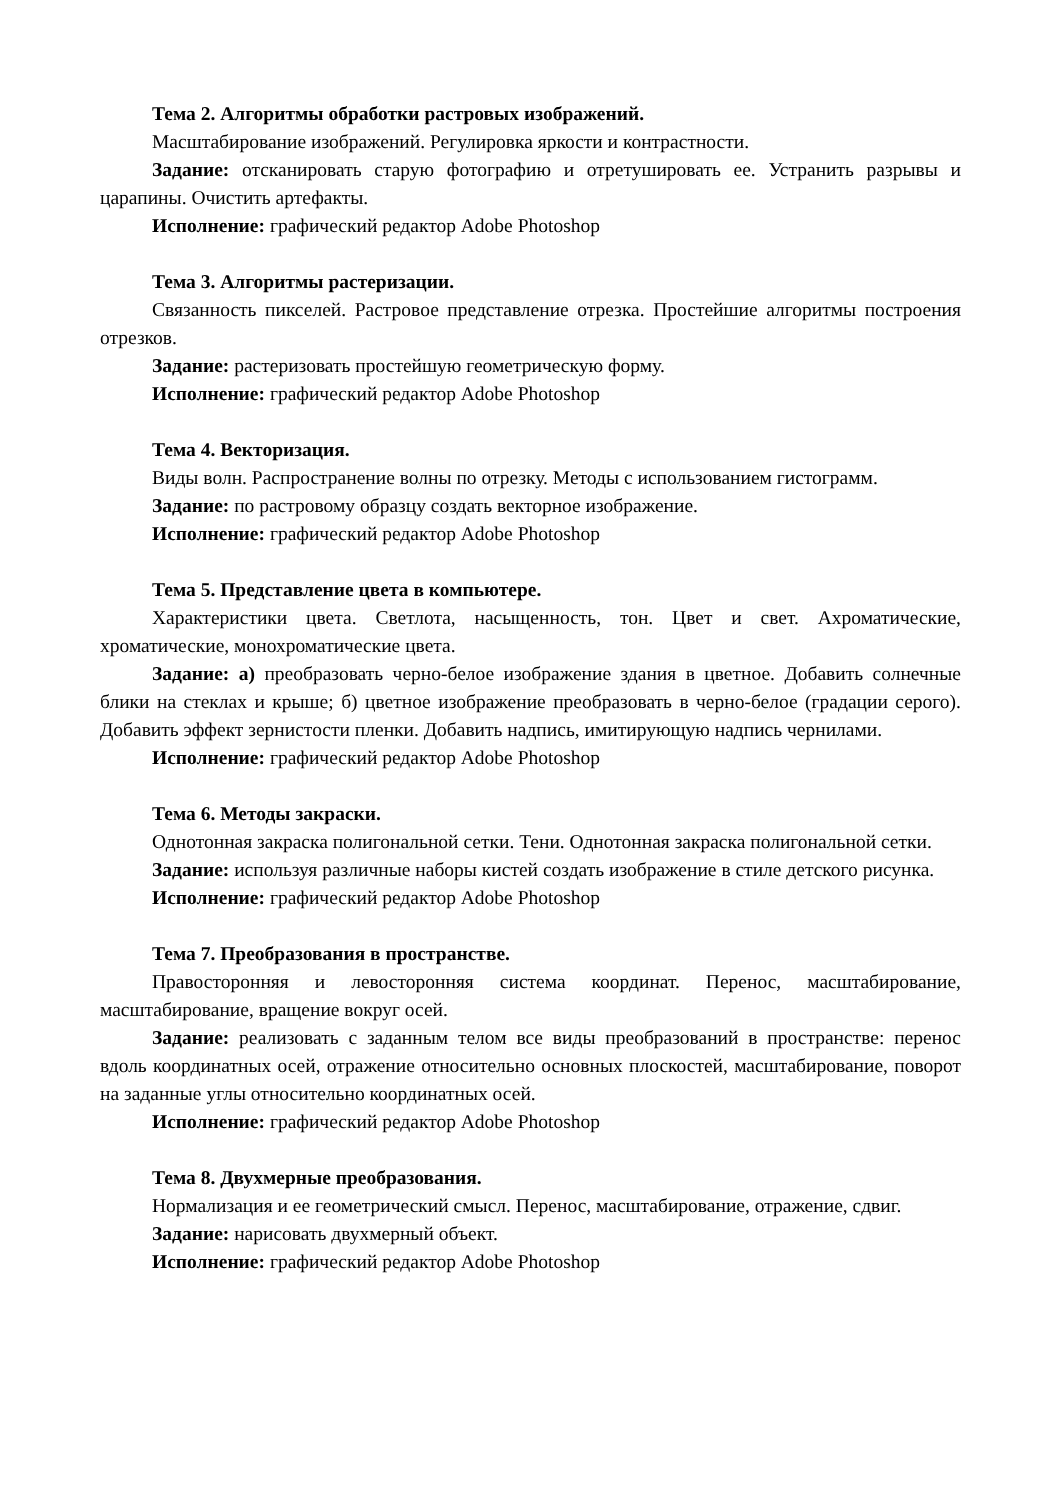Тема 2. Алгоритмы обработки растровых изображений.
Масштабирование изображений. Регулировка яркости и контрастности.
Задание: отсканировать старую фотографию и отретушировать ее. Устранить разрывы и царапины. Очистить артефакты.
Исполнение: графический редактор Adobe Photoshop
Тема 3. Алгоритмы растеризации.
Связанность пикселей. Растровое представление отрезка. Простейшие алгоритмы построения отрезков.
Задание: растеризовать простейшую геометрическую форму.
Исполнение: графический редактор Adobe Photoshop
Тема 4. Векторизация.
Виды волн. Распространение волны по отрезку. Методы с использованием гистограмм.
Задание: по растровому образцу создать векторное изображение.
Исполнение: графический редактор Adobe Photoshop
Тема 5. Представление цвета в компьютере.
Характеристики цвета. Светлота, насыщенность, тон. Цвет и свет. Ахроматические, хроматические, монохроматические цвета.
Задание: а) преобразовать черно-белое изображение здания в цветное. Добавить солнечные блики на стеклах и крыше; б) цветное изображение преобразовать в черно-белое (градации серого). Добавить эффект зернистости пленки. Добавить надпись, имитирующую надпись чернилами.
Исполнение: графический редактор Adobe Photoshop
Тема 6. Методы закраски.
Однотонная закраска полигональной сетки. Тени. Однотонная закраска полигональной сетки.
Задание: используя различные наборы кистей создать изображение в стиле детского рисунка.
Исполнение: графический редактор Adobe Photoshop
Тема 7. Преобразования в пространстве.
Правосторонняя и левосторонняя система координат. Перенос, масштабирование, масштабирование, вращение вокруг осей.
Задание: реализовать с заданным телом все виды преобразований в пространстве: перенос вдоль координатных осей, отражение относительно основных плоскостей, масштабирование, поворот на заданные углы относительно координатных осей.
Исполнение: графический редактор Adobe Photoshop
Тема 8. Двухмерные преобразования.
Нормализация и ее геометрический смысл. Перенос, масштабирование, отражение, сдвиг.
Задание: нарисовать двухмерный объект.
Исполнение: графический редактор Adobe Photoshop